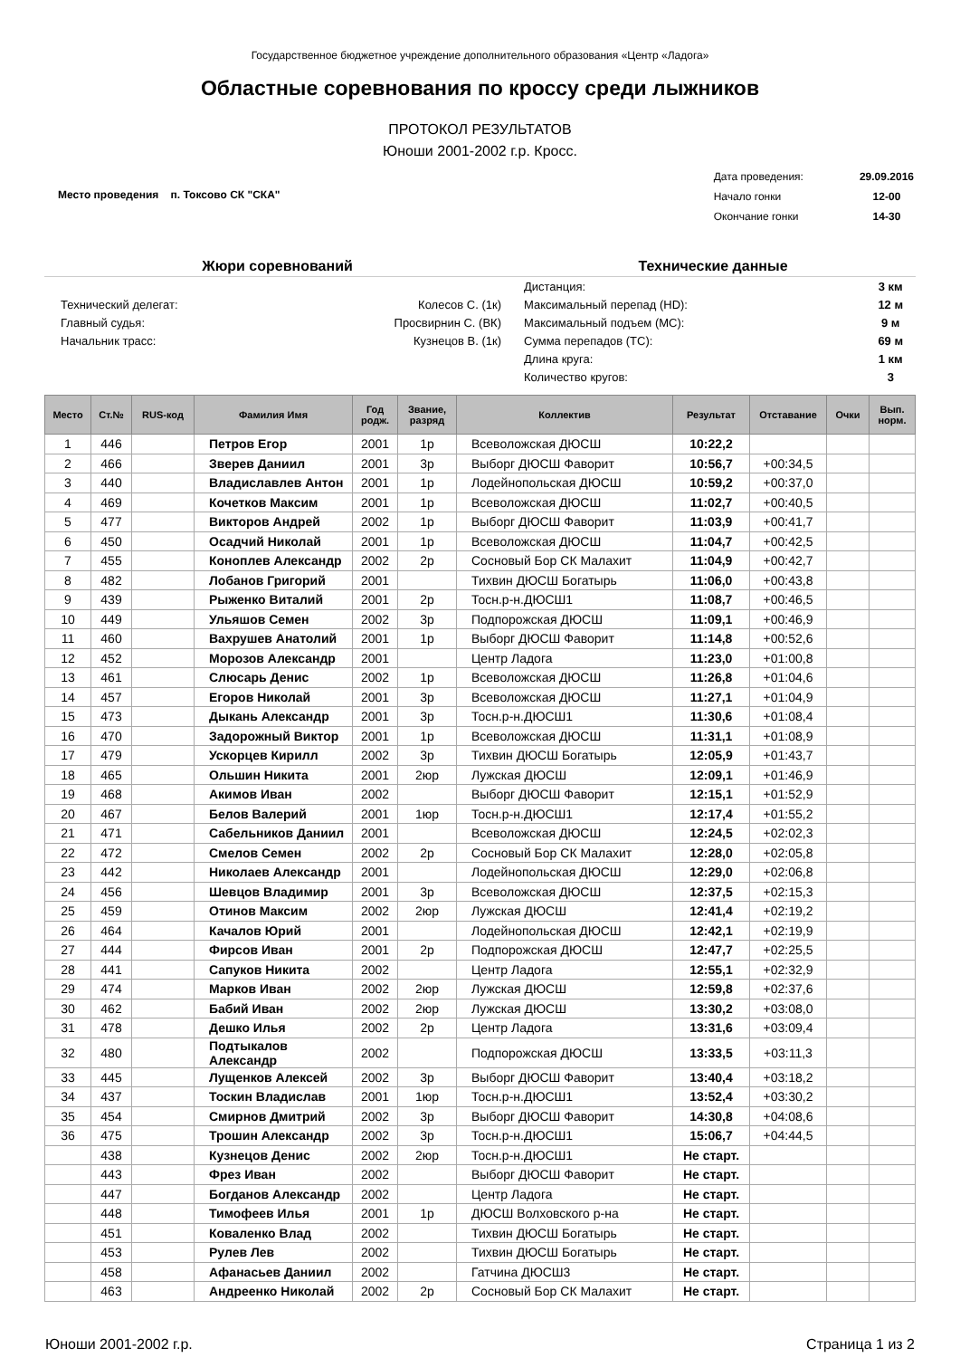Государственное бюджетное учреждение дополнительного образования «Центр «Ладога»
Областные соревнования по кроссу среди лыжников
ПРОТОКОЛ РЕЗУЛЬТАТОВ
Юноши 2001-2002 г.р. Кросс.
Место проведения п. Токсово СК "СКА"
| Дата проведения: | 29.09.2016 |
| Начало гонки | 12-00 |
| Окончание гонки | 14-30 |
Жюри соревнований
| Технический делегат: | Колесов С. (1к) |
| Главный судья: | Просвирнин С. (ВК) |
| Начальник трасс: | Кузнецов В. (1к) |
Технические данные
| Дистанция: | 3 км |
| Максимальный перепад (HD): | 12 м |
| Максимальный подъем (MC): | 9 м |
| Сумма перепадов (TC): | 69 м |
| Длина круга: | 1 км |
| Количество кругов: | 3 |
| Место | Ст.№ | RUS-код | Фамилия Имя | Год родж. | Звание, разряд | Коллектив | Результат | Отставание | Очки | Вып. норм. |
| --- | --- | --- | --- | --- | --- | --- | --- | --- | --- | --- |
| 1 | 446 | | Петров Егор | 2001 | 1р | Всеволожская ДЮСШ | 10:22,2 | | | |
| 2 | 466 | | Зверев Даниил | 2001 | 3р | Выборг ДЮСШ Фаворит | 10:56,7 | +00:34,5 | | |
| 3 | 440 | | Владиславлев Антон | 2001 | 1р | Лодейнопольская ДЮСШ | 10:59,2 | +00:37,0 | | |
| 4 | 469 | | Кочетков Максим | 2001 | 1р | Всеволожская ДЮСШ | 11:02,7 | +00:40,5 | | |
| 5 | 477 | | Викторов Андрей | 2002 | 1р | Выборг ДЮСШ Фаворит | 11:03,9 | +00:41,7 | | |
| 6 | 450 | | Осадчий Николай | 2001 | 1р | Всеволожская ДЮСШ | 11:04,7 | +00:42,5 | | |
| 7 | 455 | | Коноплев Александр | 2002 | 2р | Сосновый Бор СК Малахит | 11:04,9 | +00:42,7 | | |
| 8 | 482 | | Лобанов Григорий | 2001 | | Тихвин ДЮСШ Богатырь | 11:06,0 | +00:43,8 | | |
| 9 | 439 | | Рыженко Виталий | 2001 | 2р | Тосн.р-н.ДЮСШ1 | 11:08,7 | +00:46,5 | | |
| 10 | 449 | | Ульяшов Семен | 2002 | 3р | Подпорожская ДЮСШ | 11:09,1 | +00:46,9 | | |
| 11 | 460 | | Вахрушев Анатолий | 2001 | 1р | Выборг ДЮСШ Фаворит | 11:14,8 | +00:52,6 | | |
| 12 | 452 | | Морозов Александр | 2001 | | Центр Ладога | 11:23,0 | +01:00,8 | | |
| 13 | 461 | | Слюсарь Денис | 2002 | 1р | Всеволожская ДЮСШ | 11:26,8 | +01:04,6 | | |
| 14 | 457 | | Егоров Николай | 2001 | 3р | Всеволожская ДЮСШ | 11:27,1 | +01:04,9 | | |
| 15 | 473 | | Дыкань Александр | 2001 | 3р | Тосн.р-н.ДЮСШ1 | 11:30,6 | +01:08,4 | | |
| 16 | 470 | | Задорожный Виктор | 2001 | 1р | Всеволожская ДЮСШ | 11:31,1 | +01:08,9 | | |
| 17 | 479 | | Ускорцев Кирилл | 2002 | 3р | Тихвин ДЮСШ Богатырь | 12:05,9 | +01:43,7 | | |
| 18 | 465 | | Ольшин Никита | 2001 | 2юр | Лужская ДЮСШ | 12:09,1 | +01:46,9 | | |
| 19 | 468 | | Акимов Иван | 2002 | | Выборг ДЮСШ Фаворит | 12:15,1 | +01:52,9 | | |
| 20 | 467 | | Белов Валерий | 2001 | 1юр | Тосн.р-н.ДЮСШ1 | 12:17,4 | +01:55,2 | | |
| 21 | 471 | | Сабельников Даниил | 2001 | | Всеволожская ДЮСШ | 12:24,5 | +02:02,3 | | |
| 22 | 472 | | Смелов Семен | 2002 | 2р | Сосновый Бор СК Малахит | 12:28,0 | +02:05,8 | | |
| 23 | 442 | | Николаев Александр | 2001 | | Лодейнопольская ДЮСШ | 12:29,0 | +02:06,8 | | |
| 24 | 456 | | Шевцов Владимир | 2001 | 3р | Всеволожская ДЮСШ | 12:37,5 | +02:15,3 | | |
| 25 | 459 | | Отинов Максим | 2002 | 2юр | Лужская ДЮСШ | 12:41,4 | +02:19,2 | | |
| 26 | 464 | | Качалов Юрий | 2001 | | Лодейнопольская ДЮСШ | 12:42,1 | +02:19,9 | | |
| 27 | 444 | | Фирсов Иван | 2001 | 2р | Подпорожская ДЮСШ | 12:47,7 | +02:25,5 | | |
| 28 | 441 | | Сапуков Никита | 2002 | | Центр Ладога | 12:55,1 | +02:32,9 | | |
| 29 | 474 | | Марков Иван | 2002 | 2юр | Лужская ДЮСШ | 12:59,8 | +02:37,6 | | |
| 30 | 462 | | Бабий Иван | 2002 | 2юр | Лужская ДЮСШ | 13:30,2 | +03:08,0 | | |
| 31 | 478 | | Дешко Илья | 2002 | 2р | Центр Ладога | 13:31,6 | +03:09,4 | | |
| 32 | 480 | | Подтыкалов Александр | 2002 | | Подпорожская ДЮСШ | 13:33,5 | +03:11,3 | | |
| 33 | 445 | | Лущенков Алексей | 2002 | 3р | Выборг ДЮСШ Фаворит | 13:40,4 | +03:18,2 | | |
| 34 | 437 | | Тоскин Владислав | 2001 | 1юр | Тосн.р-н.ДЮСШ1 | 13:52,4 | +03:30,2 | | |
| 35 | 454 | | Смирнов Дмитрий | 2002 | 3р | Выборг ДЮСШ Фаворит | 14:30,8 | +04:08,6 | | |
| 36 | 475 | | Трошин Александр | 2002 | 3р | Тосн.р-н.ДЮСШ1 | 15:06,7 | +04:44,5 | | |
| | 438 | | Кузнецов Денис | 2002 | 2юр | Тосн.р-н.ДЮСШ1 | Не старт. | | | |
| | 443 | | Фрез Иван | 2002 | | Выборг ДЮСШ Фаворит | Не старт. | | | |
| | 447 | | Богданов Александр | 2002 | | Центр Ладога | Не старт. | | | |
| | 448 | | Тимофеев Илья | 2001 | 1р | ДЮСШ Волховского р-на | Не старт. | | | |
| | 451 | | Коваленко Влад | 2002 | | Тихвин ДЮСШ Богатырь | Не старт. | | | |
| | 453 | | Рулев Лев | 2002 | | Тихвин ДЮСШ Богатырь | Не старт. | | | |
| | 458 | | Афанасьев Даниил | 2002 | | Гатчина ДЮСШ3 | Не старт. | | | |
| | 463 | | Андреенко Николай | 2002 | 2р | Сосновый Бор СК Малахит | Не старт. | | | |
Юноши 2001-2002 г.р. Страница 1 из 2